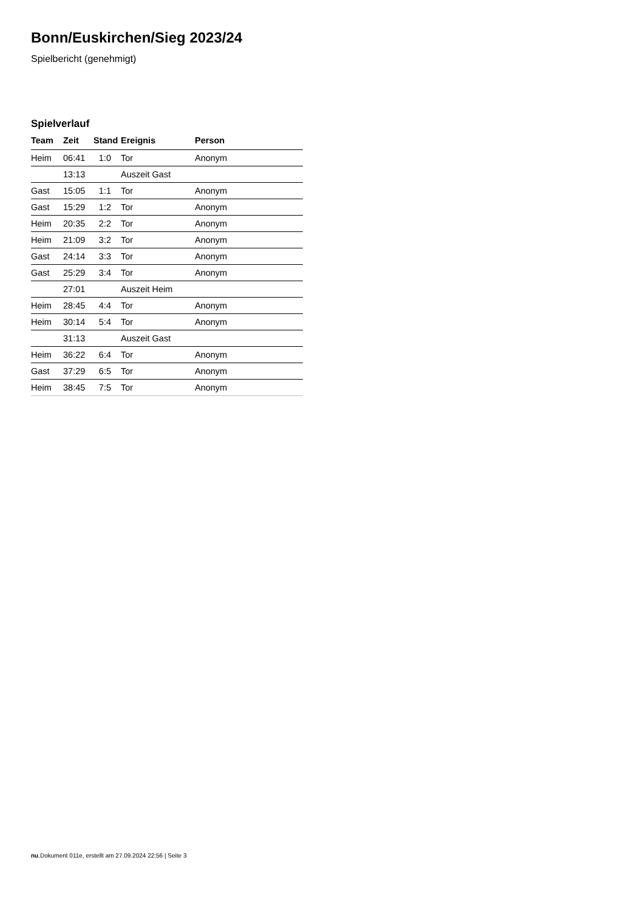Bonn/Euskirchen/Sieg 2023/24
Spielbericht (genehmigt)
Spielverlauf
| Team | Zeit | Stand | Ereignis | Person |
| --- | --- | --- | --- | --- |
| Heim | 06:41 | 1:0 | Tor | Anonym |
| | 13:13 | | Auszeit Gast | |
| Gast | 15:05 | 1:1 | Tor | Anonym |
| Gast | 15:29 | 1:2 | Tor | Anonym |
| Heim | 20:35 | 2:2 | Tor | Anonym |
| Heim | 21:09 | 3:2 | Tor | Anonym |
| Gast | 24:14 | 3:3 | Tor | Anonym |
| Gast | 25:29 | 3:4 | Tor | Anonym |
| | 27:01 | | Auszeit Heim | |
| Heim | 28:45 | 4:4 | Tor | Anonym |
| Heim | 30:14 | 5:4 | Tor | Anonym |
| | 31:13 | | Auszeit Gast | |
| Heim | 36:22 | 6:4 | Tor | Anonym |
| Gast | 37:29 | 6:5 | Tor | Anonym |
| Heim | 38:45 | 7:5 | Tor | Anonym |
nu.Dokument 011e, erstellt am 27.09.2024 22:56 | Seite 3